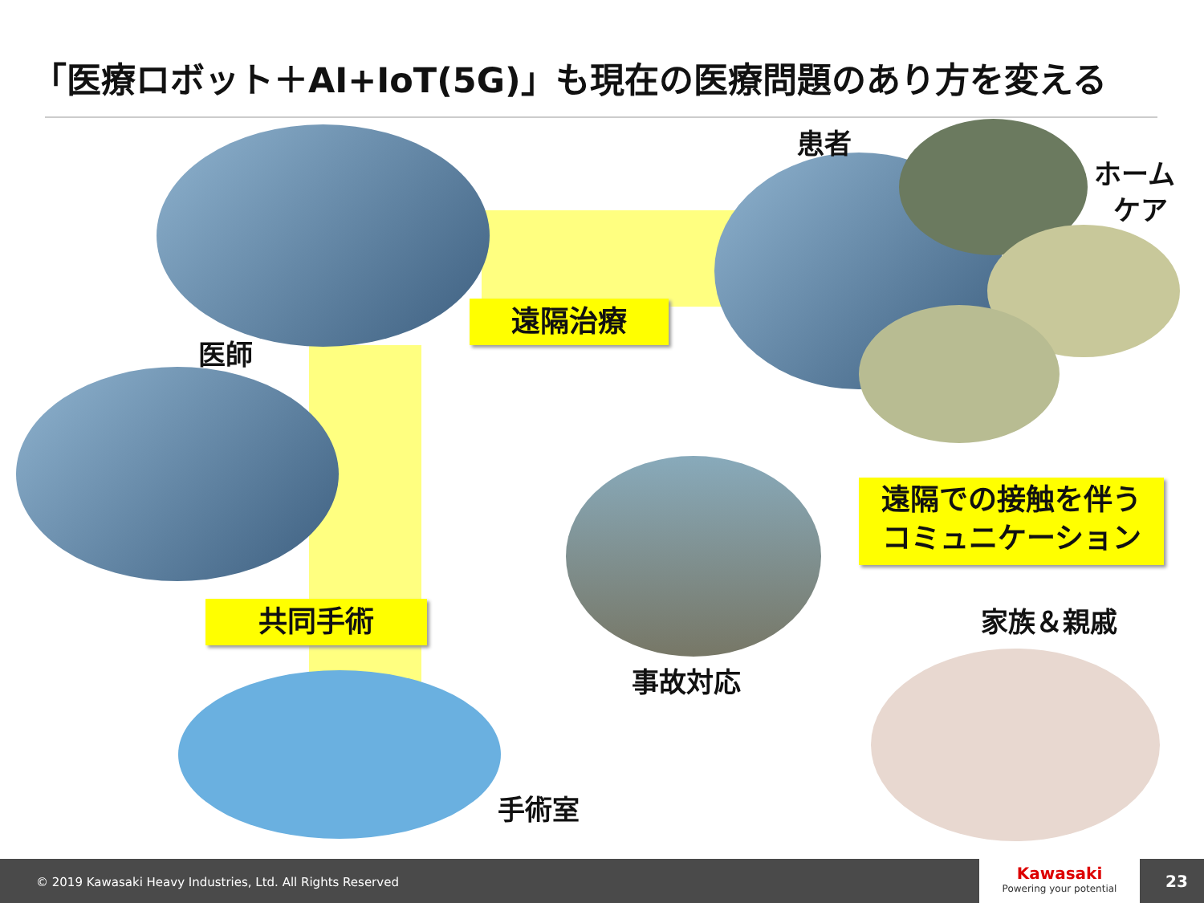「医療ロボット＋AI+IoT(5G)」も現在の医療問題のあり方を変える
患者
ホーム
ケア
医師
遠隔治療
遠隔での接触を伴う
コミュニケーション
家族＆親戚
共同手術
事故対応
手術室
© 2019 Kawasaki Heavy Industries, Ltd. All Rights Reserved
Kawasaki
Powering your potential
23